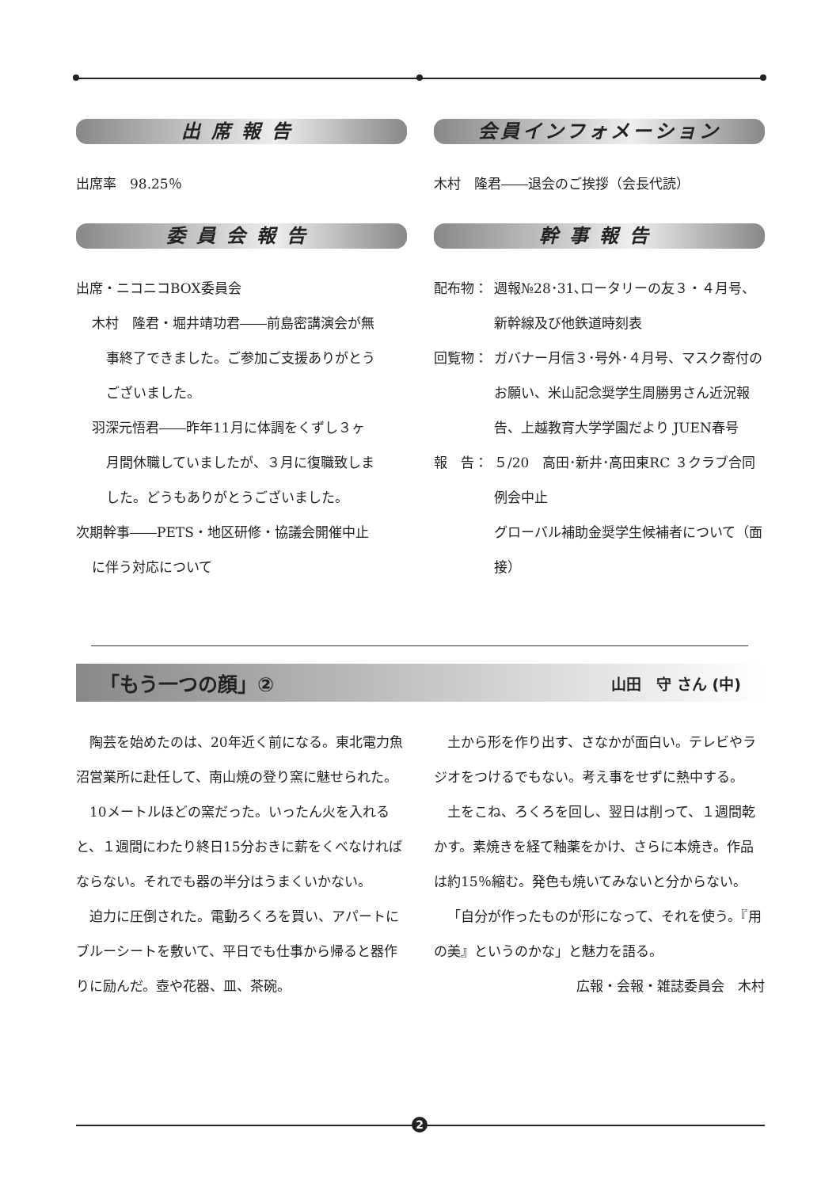出席報告
出席率　98.25％
委員会報告
出席・ニコニコBOX委員会
木村　隆君・堀井靖功君――前島密講演会が無
事終了できました。ご参加ご支援ありがとう
ございました。
羽深元悟君――昨年11月に体調をくずし３ヶ
月間休職していましたが、３月に復職致しま
した。どうもありがとうございました。
次期幹事――PETS・地区研修・協議会開催中止
に伴う対応について
会員インフォメーション
木村　隆君――退会のご挨拶（会長代読）
幹事報告
配布物： 週報№28･31､ロータリーの友３・４月号、新幹線及び他鉄道時刻表
回覧物： ガバナー月信３･号外･４月号、マスク寄付のお願い、米山記念奨学生周勝男さん近況報告、上越教育大学学園だより JUEN春号
報　告： ５/20　高田･新井･高田東RC ３クラブ合同例会中止
グローバル補助金奨学生候補者について（面接）
「もう一つの顔」② 山田　守 さん (中)
陶芸を始めたのは、20年近く前になる。東北電力魚沼営業所に赴任して、南山焼の登り窯に魅せられた。
10メートルほどの窯だった。いったん火を入れると、１週間にわたり終日15分おきに薪をくべなければならない。それでも器の半分はうまくいかない。
迫力に圧倒された。電動ろくろを買い、アパートにブルーシートを敷いて、平日でも仕事から帰ると器作りに励んだ。壺や花器、皿、茶碗。
土から形を作り出す、さなかが面白い。テレビやラジオをつけるでもない。考え事をせずに熱中する。
土をこね、ろくろを回し、翌日は削って、１週間乾かす。素焼きを経て釉薬をかけ、さらに本焼き。作品は約15％縮む。発色も焼いてみないと分からない。
「自分が作ったものが形になって、それを使う。『用の美』というのかな」と魅力を語る。
広報・会報・雑誌委員会　木村
2